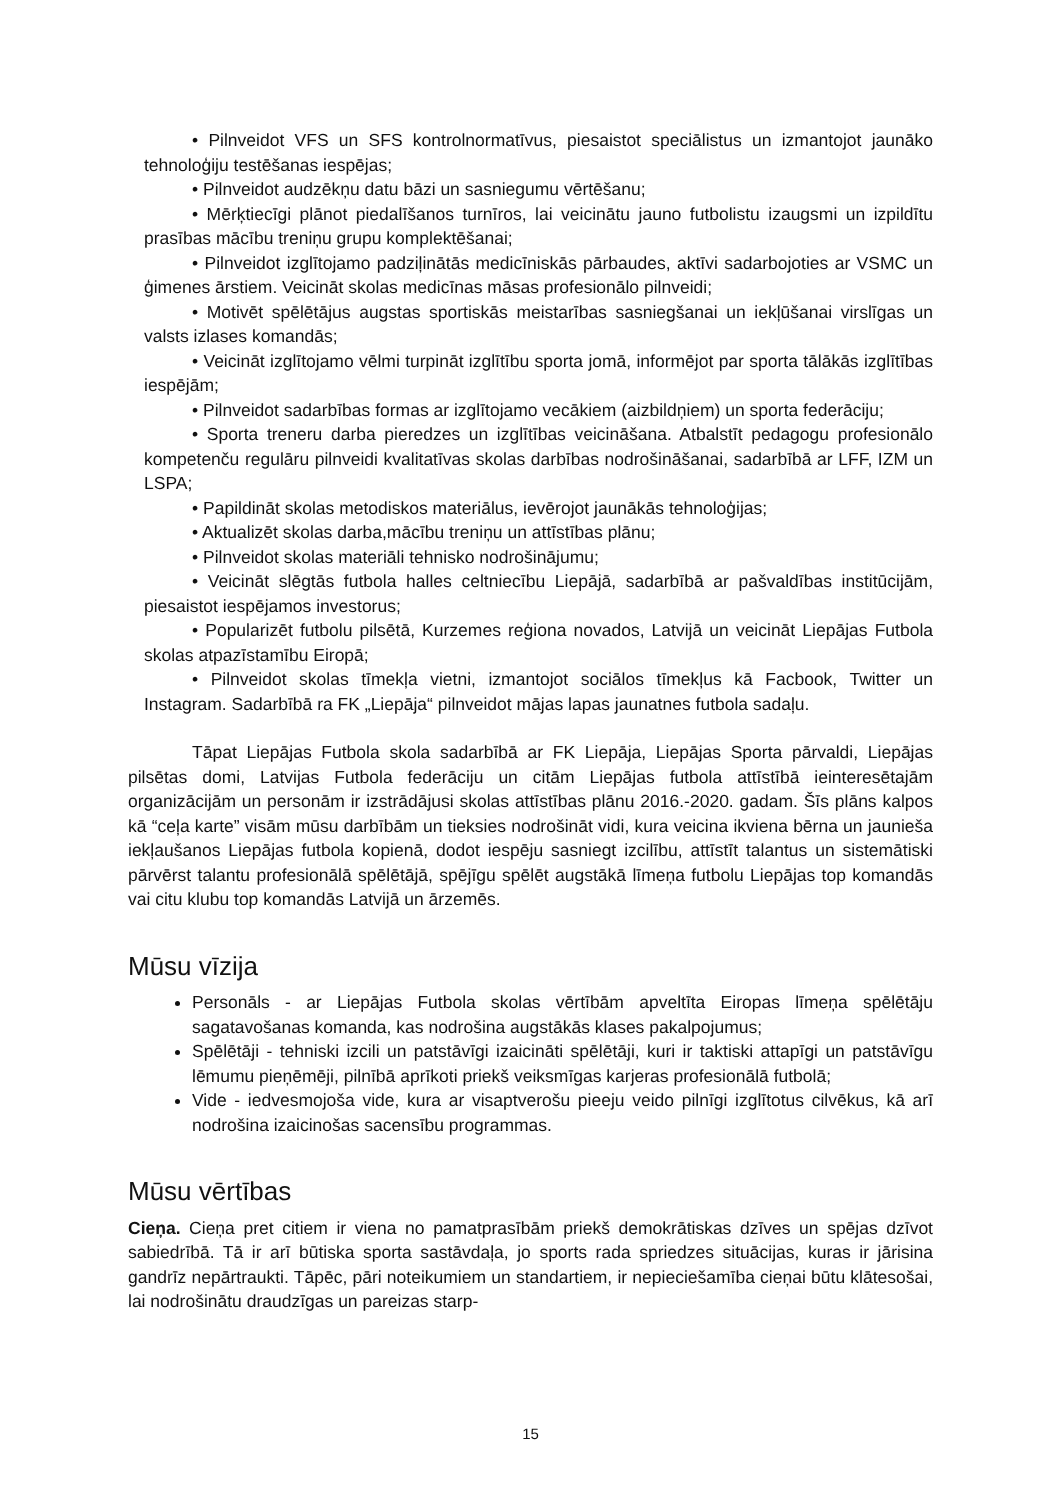• Pilnveidot VFS un SFS kontrolnormatīvus, piesaistot speciālistus un izmantojot jaunāko tehnoloģiju testēšanas iespējas;
• Pilnveidot audzēkņu datu bāzi un sasniegumu vērtēšanu;
• Mērķtiecīgi plānot piedalīšanos turnīros, lai veicinātu jauno futbolistu izaugsmi un izpildītu prasības mācību treniņu grupu komplektēšanai;
• Pilnveidot izglītojamo padziļinātās medicīniskās pārbaudes, aktīvi sadarbojoties ar VSMC un ģimenes ārstiem. Veicināt skolas medicīnas māsas profesionālo pilnveidi;
• Motivēt spēlētājus augstas sportiskās meistarības sasniegšanai un iekļūšanai virslīgas un valsts izlases komandās;
• Veicināt izglītojamo vēlmi turpināt izglītību sporta jomā, informējot par sporta tālākās izglītības iespējām;
• Pilnveidot sadarbības formas ar izglītojamo vecākiem (aizbildņiem) un sporta federāciju;
• Sporta treneru darba pieredzes un izglītības veicināšana. Atbalstīt pedagogu profesionālo kompetenču regulāru pilnveidi kvalitatīvas skolas darbības nodrošināšanai, sadarbībā ar LFF, IZM un LSPA;
• Papildināt skolas metodiskos materiālus, ievērojot jaunākās tehnoloģijas;
• Aktualizēt skolas darba,mācību treniņu un attīstības plānu;
• Pilnveidot skolas materiāli tehnisko nodrošinājumu;
• Veicināt slēgtās futbola halles celtniecību Liepājā, sadarbībā ar pašvaldības institūcijām, piesaistot iespējamos investorus;
• Popularizēt futbolu pilsētā, Kurzemes reģiona novados, Latvijā un veicināt Liepājas Futbola skolas atpazīstamību Eiropā;
• Pilnveidot skolas tīmekļa vietni, izmantojot sociālos tīmekļus kā Facbook, Twitter un Instagram. Sadarbībā ra FK „Liepāja“ pilnveidot mājas lapas jaunatnes futbola sadaļu.
Tāpat Liepājas Futbola skola sadarbībā ar FK Liepāja, Liepājas Sporta pārvaldi, Liepājas pilsētas domi, Latvijas Futbola federāciju un citām Liepājas futbola attīstībā ieinteresētajām organizācijām un personām ir izstrādājusi skolas attīstības plānu 2016.-2020. gadam. Šīs plāns kalpos kā “ceļa karte” visām mūsu darbībām un tieksies nodrošināt vidi, kura veicina ikviena bērna un jaunieša iekļaušanos Liepājas futbola kopienā, dodot iespēju sasniegt izcilību, attīstīt talantus un sistemātiski pārvērst talantu profesionālā spēlētājā, spējīgu spēlēt augstākā līmeņa futbolu Liepājas top komandās vai citu klubu top komandās Latvijā un ārzemēs.
Mūsu vīzija
Personāls - ar Liepājas Futbola skolas vērtībām apveltīta Eiropas līmeņa spēlētāju sagatavošanas komanda, kas nodrošina augstākās klases pakalpojumus;
Spēlētāji - tehniski izcili un patstāvīgi izaicināti spēlētāji, kuri ir taktiski attapīgi un patstāvīgu lēmumu pieņēmēji, pilnībā aprīkoti priekš veiksmīgas karjeras profesionālā futbolā;
Vide - iedvesmojoša vide, kura ar visaptverošu pieeju veido pilnīgi izglītotus cilvēkus, kā arī nodrošina izaicinošas sacensību programmas.
Mūsu vērtības
Cieņa. Cieņa pret citiem ir viena no pamatprasībām priekš demokrātiskas dzīves un spējas dzīvot sabiedrībā. Tā ir arī būtiska sporta sastāvdaļa, jo sports rada spriedzes situācijas, kuras ir jārisina gandrīz nepārtraukti. Tāpēc, pāri noteikumiem un standartiem, ir nepieciešamība cieņai būtu klātesošai, lai nodrošinātu draudzīgas un pareizas starp-
15